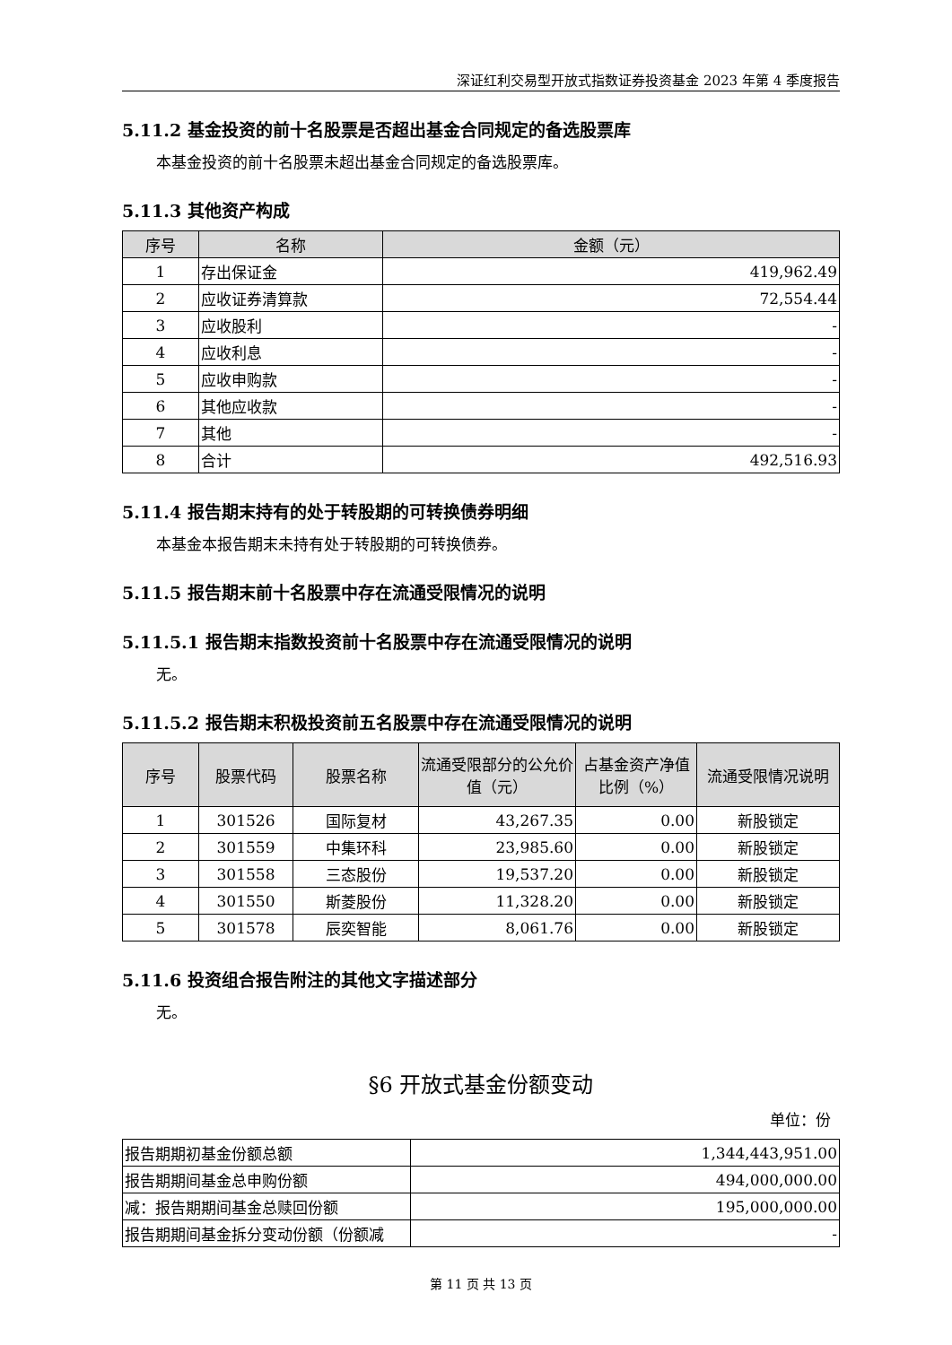深证红利交易型开放式指数证券投资基金 2023 年第 4 季度报告
5.11.2 基金投资的前十名股票是否超出基金合同规定的备选股票库
本基金投资的前十名股票未超出基金合同规定的备选股票库。
5.11.3 其他资产构成
| 序号 | 名称 | 金额（元） |
| --- | --- | --- |
| 1 | 存出保证金 | 419,962.49 |
| 2 | 应收证券清算款 | 72,554.44 |
| 3 | 应收股利 | - |
| 4 | 应收利息 | - |
| 5 | 应收申购款 | - |
| 6 | 其他应收款 | - |
| 7 | 其他 | - |
| 8 | 合计 | 492,516.93 |
5.11.4 报告期末持有的处于转股期的可转换债券明细
本基金本报告期末未持有处于转股期的可转换债券。
5.11.5 报告期末前十名股票中存在流通受限情况的说明
5.11.5.1 报告期末指数投资前十名股票中存在流通受限情况的说明
无。
5.11.5.2 报告期末积极投资前五名股票中存在流通受限情况的说明
| 序号 | 股票代码 | 股票名称 | 流通受限部分的公允价值（元） | 占基金资产净值比例（%） | 流通受限情况说明 |
| --- | --- | --- | --- | --- | --- |
| 1 | 301526 | 国际复材 | 43,267.35 | 0.00 | 新股锁定 |
| 2 | 301559 | 中集环科 | 23,985.60 | 0.00 | 新股锁定 |
| 3 | 301558 | 三态股份 | 19,537.20 | 0.00 | 新股锁定 |
| 4 | 301550 | 斯菱股份 | 11,328.20 | 0.00 | 新股锁定 |
| 5 | 301578 | 辰奕智能 | 8,061.76 | 0.00 | 新股锁定 |
5.11.6 投资组合报告附注的其他文字描述部分
无。
§6 开放式基金份额变动
单位：份
| 报告期期初基金份额总额 | 1,344,443,951.00 |
| 报告期期间基金总申购份额 | 494,000,000.00 |
| 减：报告期期间基金总赎回份额 | 195,000,000.00 |
| 报告期期间基金拆分变动份额（份额减 | - |
第 11 页 共 13 页